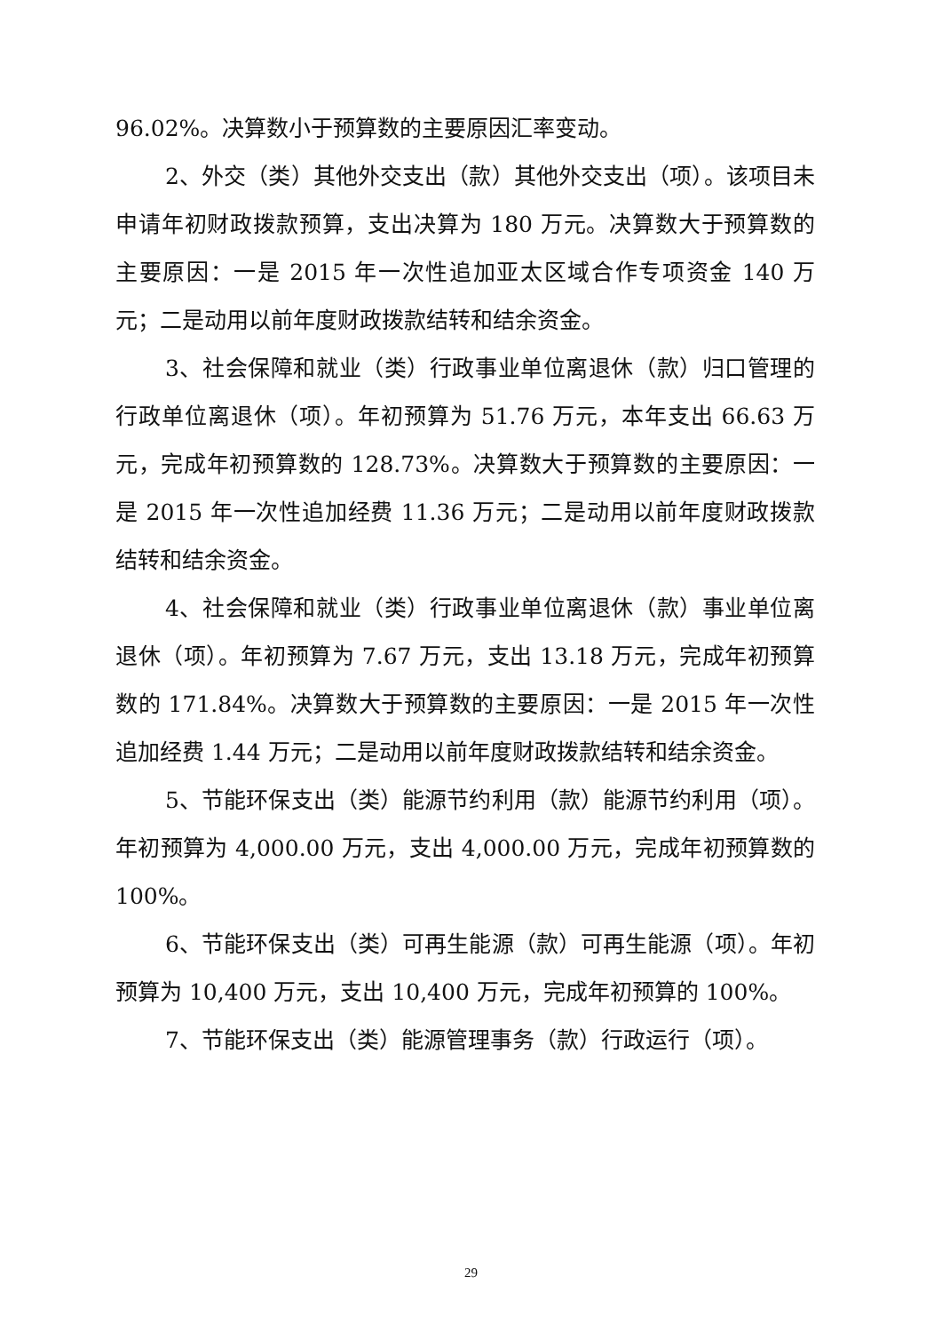96.02%。决算数小于预算数的主要原因汇率变动。
2、外交（类）其他外交支出（款）其他外交支出（项）。该项目未申请年初财政拨款预算，支出决算为 180 万元。决算数大于预算数的主要原因：一是 2015 年一次性追加亚太区域合作专项资金 140 万元；二是动用以前年度财政拨款结转和结余资金。
3、社会保障和就业（类）行政事业单位离退休（款）归口管理的行政单位离退休（项）。年初预算为 51.76 万元，本年支出 66.63 万元，完成年初预算数的 128.73%。决算数大于预算数的主要原因：一是 2015 年一次性追加经费 11.36 万元；二是动用以前年度财政拨款结转和结余资金。
4、社会保障和就业（类）行政事业单位离退休（款）事业单位离退休（项）。年初预算为 7.67 万元，支出 13.18 万元，完成年初预算数的 171.84%。决算数大于预算数的主要原因：一是 2015 年一次性追加经费 1.44 万元；二是动用以前年度财政拨款结转和结余资金。
5、节能环保支出（类）能源节约利用（款）能源节约利用（项）。年初预算为 4,000.00 万元，支出 4,000.00 万元，完成年初预算数的 100%。
6、节能环保支出（类）可再生能源（款）可再生能源（项）。年初预算为 10,400 万元，支出 10,400 万元，完成年初预算的 100%。
7、节能环保支出（类）能源管理事务（款）行政运行（项）。
29